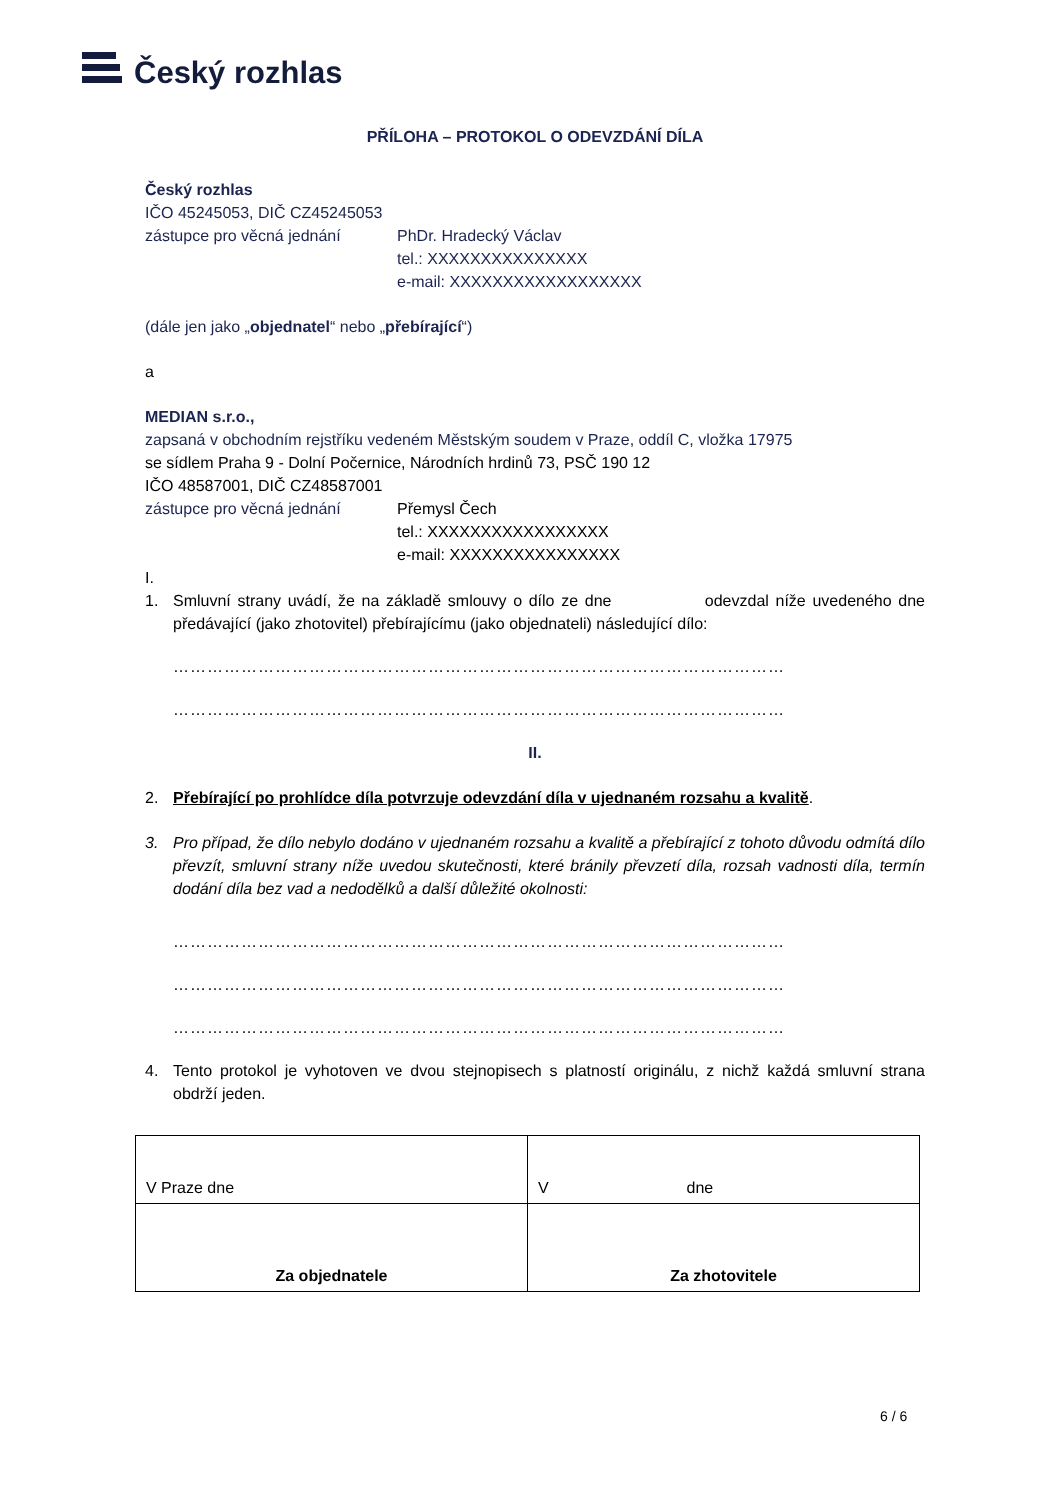Český rozhlas
PŘÍLOHA – PROTOKOL O ODEVZDÁNÍ DÍLA
Český rozhlas
IČO 45245053, DIČ CZ45245053
zástupce pro věcná jednání PhDr. Hradecký Václav
tel.: XXXXXXXXXXXXXXX
e-mail: XXXXXXXXXXXXXXXXXX
(dále jen jako „objednatel“ nebo „přebírající“)
a
MEDIAN s.r.o.,
zapsaná v obchodním rejstříku vedeném Městským soudem v Praze, oddíl C, vložka 17975
se sídlem Praha 9 - Dolní Počernice, Národních hrdinů 73, PSČ 190 12
IČO 48587001, DIČ CZ48587001
zástupce pro věcná jednání Přemysl Čech
tel.: XXXXXXXXXXXXXXXXX
e-mail: XXXXXXXXXXXXXXXX
I.
1. Smluvní strany uvádí, že na základě smlouvy o dílo ze dne odevzdal níže uvedeného dne předávající (jako zhotovitel) přebírajícímu (jako objednateli) následující dílo:
………………………………………………………………………………………………
………………………………………………………………………………………………
II.
2. Přebírající po prohlídce díla potvrzuje odevzdání díla v ujednaném rozsahu a kvalitě.
3. Pro případ, že dílo nebylo dodáno v ujednaném rozsahu a kvalitě a přebírající z tohoto důvodu odmítá dílo převzít, smluvní strany níže uvedou skutečnosti, které bránily převzetí díla, rozsah vadnosti díla, termín dodání díla bez vad a nedodělků a další důležité okolnosti:
………………………………………………………………………………………………
………………………………………………………………………………………………
………………………………………………………………………………………………
4. Tento protokol je vyhotoven ve dvou stejnopisech s platností originálu, z nichž každá smluvní strana obdrží jeden.
| V Praze dne | V dne |
| Za objednatele | Za zhotovitele |
6 / 6